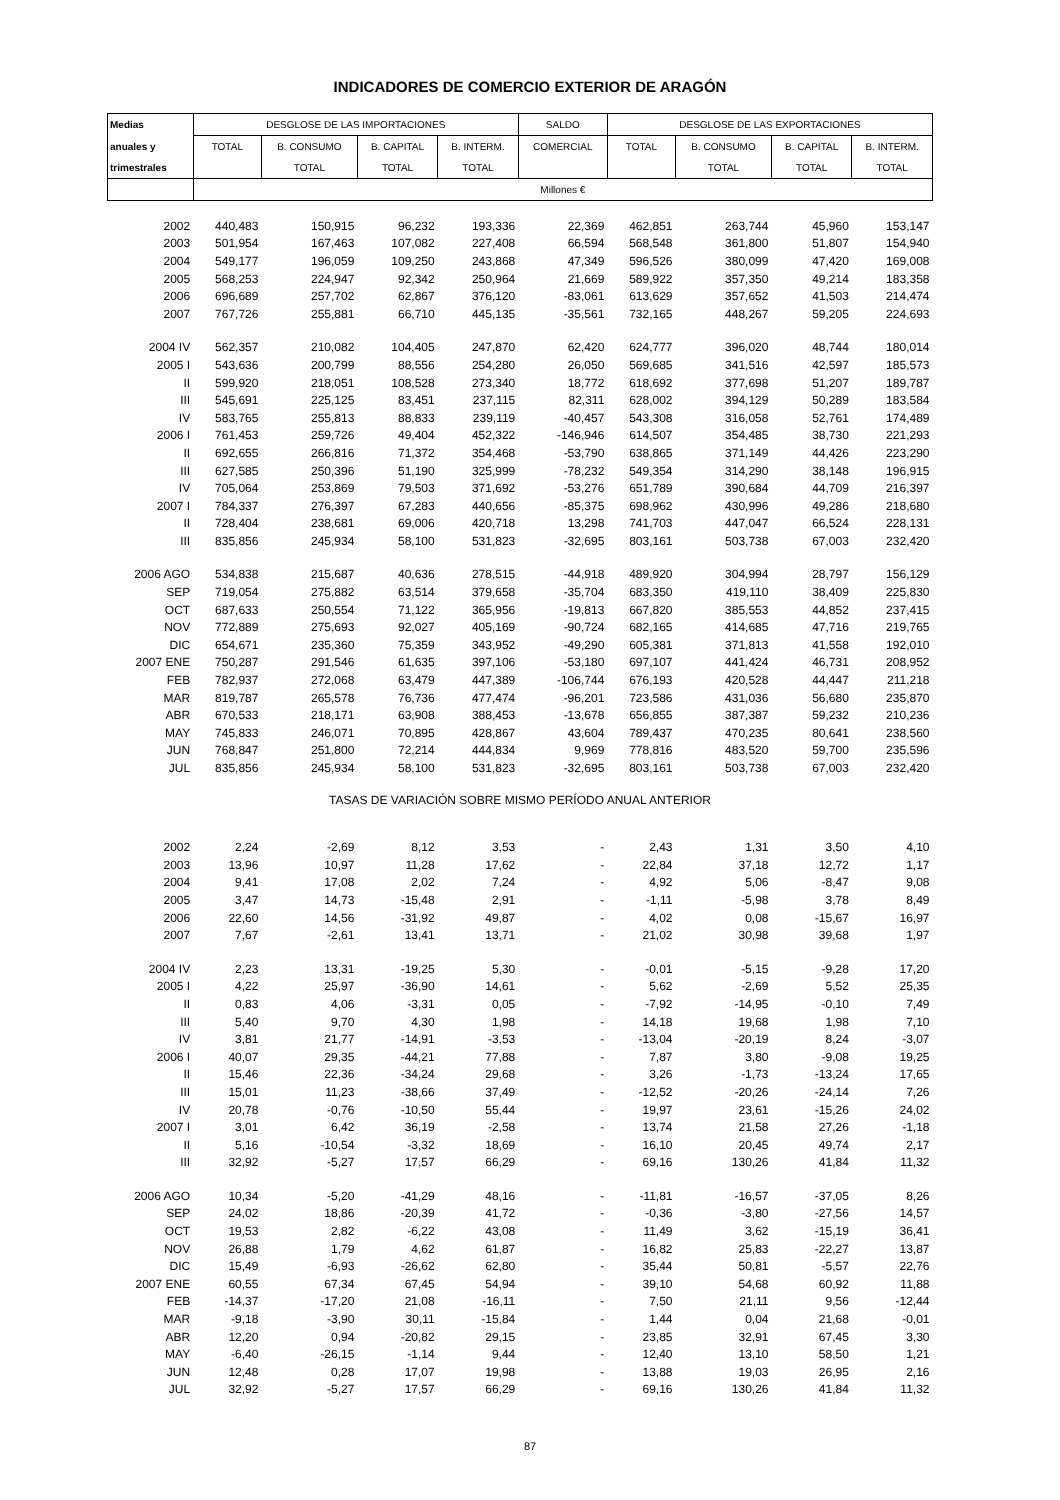INDICADORES DE COMERCIO EXTERIOR DE ARAGÓN
| Medias | DESGLOSE DE LAS IMPORTACIONES | | | | SALDO | DESGLOSE DE LAS EXPORTACIONES | | | |
| --- | --- | --- | --- | --- | --- | --- | --- | --- | --- |
| anuales y | TOTAL | B. CONSUMO | B. CAPITAL | B. INTERM. | COMERCIAL | TOTAL | B. CONSUMO | B. CAPITAL | B. INTERM. |
| trimestrales | | TOTAL | TOTAL | TOTAL | | | TOTAL | TOTAL | TOTAL |
| | Millones € | | | | | | | | |
| 2002 | 440,483 | 150,915 | 96,232 | 193,336 | 22,369 | 462,851 | 263,744 | 45,960 | 153,147 |
| 2003 | 501,954 | 167,463 | 107,082 | 227,408 | 66,594 | 568,548 | 361,800 | 51,807 | 154,940 |
| 2004 | 549,177 | 196,059 | 109,250 | 243,868 | 47,349 | 596,526 | 380,099 | 47,420 | 169,008 |
| 2005 | 568,253 | 224,947 | 92,342 | 250,964 | 21,669 | 589,922 | 357,350 | 49,214 | 183,358 |
| 2006 | 696,689 | 257,702 | 62,867 | 376,120 | -83,061 | 613,629 | 357,652 | 41,503 | 214,474 |
| 2007 | 767,726 | 255,881 | 66,710 | 445,135 | -35,561 | 732,165 | 448,267 | 59,205 | 224,693 |
| 2004 IV | 562,357 | 210,082 | 104,405 | 247,870 | 62,420 | 624,777 | 396,020 | 48,744 | 180,014 |
| 2005 I | 543,636 | 200,799 | 88,556 | 254,280 | 26,050 | 569,685 | 341,516 | 42,597 | 185,573 |
| II | 599,920 | 218,051 | 108,528 | 273,340 | 18,772 | 618,692 | 377,698 | 51,207 | 189,787 |
| III | 545,691 | 225,125 | 83,451 | 237,115 | 82,311 | 628,002 | 394,129 | 50,289 | 183,584 |
| IV | 583,765 | 255,813 | 88,833 | 239,119 | -40,457 | 543,308 | 316,058 | 52,761 | 174,489 |
| 2006 I | 761,453 | 259,726 | 49,404 | 452,322 | -146,946 | 614,507 | 354,485 | 38,730 | 221,293 |
| II | 692,655 | 266,816 | 71,372 | 354,468 | -53,790 | 638,865 | 371,149 | 44,426 | 223,290 |
| III | 627,585 | 250,396 | 51,190 | 325,999 | -78,232 | 549,354 | 314,290 | 38,148 | 196,915 |
| IV | 705,064 | 253,869 | 79,503 | 371,692 | -53,276 | 651,789 | 390,684 | 44,709 | 216,397 |
| 2007 I | 784,337 | 276,397 | 67,283 | 440,656 | -85,375 | 698,962 | 430,996 | 49,286 | 218,680 |
| II | 728,404 | 238,681 | 69,006 | 420,718 | 13,298 | 741,703 | 447,047 | 66,524 | 228,131 |
| III | 835,856 | 245,934 | 58,100 | 531,823 | -32,695 | 803,161 | 503,738 | 67,003 | 232,420 |
| 2006 AGO | 534,838 | 215,687 | 40,636 | 278,515 | -44,918 | 489,920 | 304,994 | 28,797 | 156,129 |
| SEP | 719,054 | 275,882 | 63,514 | 379,658 | -35,704 | 683,350 | 419,110 | 38,409 | 225,830 |
| OCT | 687,633 | 250,554 | 71,122 | 365,956 | -19,813 | 667,820 | 385,553 | 44,852 | 237,415 |
| NOV | 772,889 | 275,693 | 92,027 | 405,169 | -90,724 | 682,165 | 414,685 | 47,716 | 219,765 |
| DIC | 654,671 | 235,360 | 75,359 | 343,952 | -49,290 | 605,381 | 371,813 | 41,558 | 192,010 |
| 2007 ENE | 750,287 | 291,546 | 61,635 | 397,106 | -53,180 | 697,107 | 441,424 | 46,731 | 208,952 |
| FEB | 782,937 | 272,068 | 63,479 | 447,389 | -106,744 | 676,193 | 420,528 | 44,447 | 211,218 |
| MAR | 819,787 | 265,578 | 76,736 | 477,474 | -96,201 | 723,586 | 431,036 | 56,680 | 235,870 |
| ABR | 670,533 | 218,171 | 63,908 | 388,453 | -13,678 | 656,855 | 387,387 | 59,232 | 210,236 |
| MAY | 745,833 | 246,071 | 70,895 | 428,867 | 43,604 | 789,437 | 470,235 | 80,641 | 238,560 |
| JUN | 768,847 | 251,800 | 72,214 | 444,834 | 9,969 | 778,816 | 483,520 | 59,700 | 235,596 |
| JUL | 835,856 | 245,934 | 58,100 | 531,823 | -32,695 | 803,161 | 503,738 | 67,003 | 232,420 |
| TASAS DE VARIACIÓN SOBRE MISMO PERÍODO ANUAL ANTERIOR | | | | | | | | | |
| 2002 | 2,24 | -2,69 | 8,12 | 3,53 | - | 2,43 | 1,31 | 3,50 | 4,10 |
| 2003 | 13,96 | 10,97 | 11,28 | 17,62 | - | 22,84 | 37,18 | 12,72 | 1,17 |
| 2004 | 9,41 | 17,08 | 2,02 | 7,24 | - | 4,92 | 5,06 | -8,47 | 9,08 |
| 2005 | 3,47 | 14,73 | -15,48 | 2,91 | - | -1,11 | -5,98 | 3,78 | 8,49 |
| 2006 | 22,60 | 14,56 | -31,92 | 49,87 | - | 4,02 | 0,08 | -15,67 | 16,97 |
| 2007 | 7,67 | -2,61 | 13,41 | 13,71 | - | 21,02 | 30,98 | 39,68 | 1,97 |
| 2004 IV | 2,23 | 13,31 | -19,25 | 5,30 | - | -0,01 | -5,15 | -9,28 | 17,20 |
| 2005 I | 4,22 | 25,97 | -36,90 | 14,61 | - | 5,62 | -2,69 | 5,52 | 25,35 |
| II | 0,83 | 4,06 | -3,31 | 0,05 | - | -7,92 | -14,95 | -0,10 | 7,49 |
| III | 5,40 | 9,70 | 4,30 | 1,98 | - | 14,18 | 19,68 | 1,98 | 7,10 |
| IV | 3,81 | 21,77 | -14,91 | -3,53 | - | -13,04 | -20,19 | 8,24 | -3,07 |
| 2006 I | 40,07 | 29,35 | -44,21 | 77,88 | - | 7,87 | 3,80 | -9,08 | 19,25 |
| II | 15,46 | 22,36 | -34,24 | 29,68 | - | 3,26 | -1,73 | -13,24 | 17,65 |
| III | 15,01 | 11,23 | -38,66 | 37,49 | - | -12,52 | -20,26 | -24,14 | 7,26 |
| IV | 20,78 | -0,76 | -10,50 | 55,44 | - | 19,97 | 23,61 | -15,26 | 24,02 |
| 2007 I | 3,01 | 6,42 | 36,19 | -2,58 | - | 13,74 | 21,58 | 27,26 | -1,18 |
| II | 5,16 | -10,54 | -3,32 | 18,69 | - | 16,10 | 20,45 | 49,74 | 2,17 |
| III | 32,92 | -5,27 | 17,57 | 66,29 | - | 69,16 | 130,26 | 41,84 | 11,32 |
| 2006 AGO | 10,34 | -5,20 | -41,29 | 48,16 | - | -11,81 | -16,57 | -37,05 | 8,26 |
| SEP | 24,02 | 18,86 | -20,39 | 41,72 | - | -0,36 | -3,80 | -27,56 | 14,57 |
| OCT | 19,53 | 2,82 | -6,22 | 43,08 | - | 11,49 | 3,62 | -15,19 | 36,41 |
| NOV | 26,88 | 1,79 | 4,62 | 61,87 | - | 16,82 | 25,83 | -22,27 | 13,87 |
| DIC | 15,49 | -6,93 | -26,62 | 62,80 | - | 35,44 | 50,81 | -5,57 | 22,76 |
| 2007 ENE | 60,55 | 67,34 | 67,45 | 54,94 | - | 39,10 | 54,68 | 60,92 | 11,88 |
| FEB | -14,37 | -17,20 | 21,08 | -16,11 | - | 7,50 | 21,11 | 9,56 | -12,44 |
| MAR | -9,18 | -3,90 | 30,11 | -15,84 | - | 1,44 | 0,04 | 21,68 | -0,01 |
| ABR | 12,20 | 0,94 | -20,82 | 29,15 | - | 23,85 | 32,91 | 67,45 | 3,30 |
| MAY | -6,40 | -26,15 | -1,14 | 9,44 | - | 12,40 | 13,10 | 58,50 | 1,21 |
| JUN | 12,48 | 0,28 | 17,07 | 19,98 | - | 13,88 | 19,03 | 26,95 | 2,16 |
| JUL | 32,92 | -5,27 | 17,57 | 66,29 | - | 69,16 | 130,26 | 41,84 | 11,32 |
87